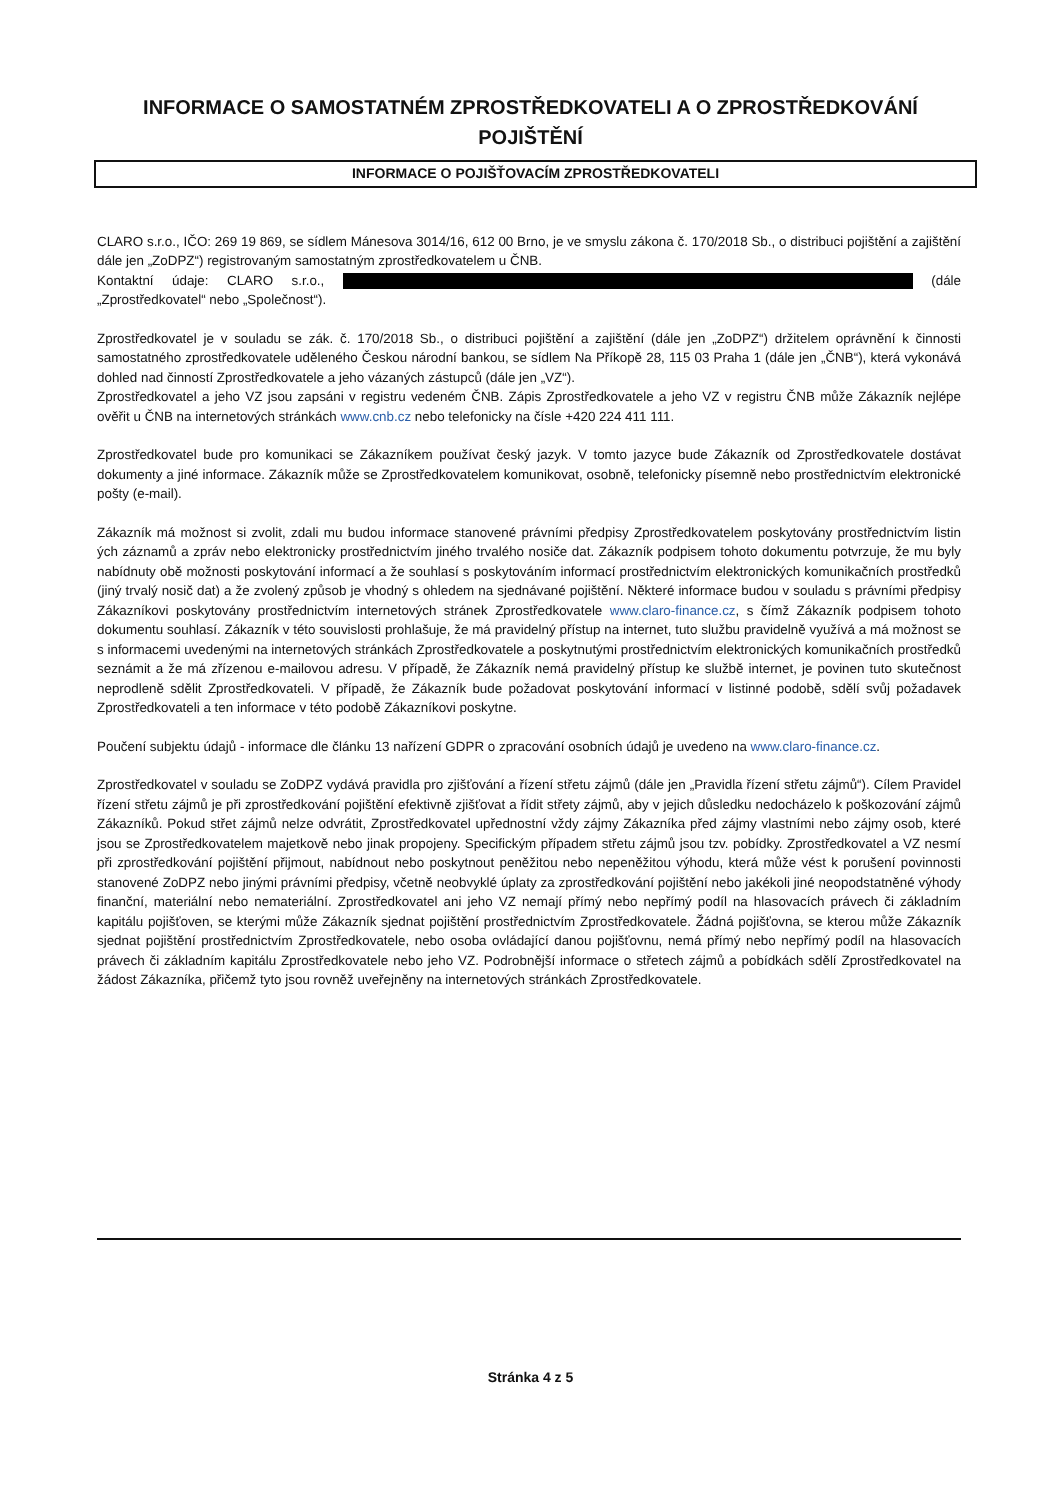INFORMACE O SAMOSTATNÉM ZPROSTŘEDKOVATELI A O ZPROSTŘEDKOVÁNÍ
POJIŠTĚNÍ
INFORMACE O POJIŠŤOVACÍM ZPROSTŘEDKOVATELI
CLARO s.r.o., IČO: 269 19 869, se sídlem Mánesova 3014/16, 612 00 Brno, je ve smyslu zákona č. 170/2018 Sb., o distribuci pojištění a zajištění dále jen „ZoDPZ“) registrovaným samostatným zprostředkovatelem u ČNB.
Kontaktní údaje: CLARO s.r.o., (dále „Zprostředkovatel“ nebo „Společnost“).
Zprostředkovatel je v souladu se zák. č. 170/2018 Sb., o distribuci pojištění a zajištění (dále jen „ZoDPZ“) držitelem oprávnění k činnosti samostatného zprostředkovatele uděleného Českou národní bankou, se sídlem Na Příkopě 28, 115 03 Praha 1 (dále jen „ČNB“), která vykonává dohled nad činností Zprostředkovatele a jeho vázaných zástupců (dále jen „VZ“).
Zprostředkovatel a jeho VZ jsou zapsáni v registru vedeném ČNB. Zápis Zprostředkovatele a jeho VZ v registru ČNB může Zákazník nejlépe ověřit u ČNB na internetových stránkách www.cnb.cz nebo telefonicky na čísle +420 224 411 111.
Zprostředkovatel bude pro komunikaci se Zákazníkem používat český jazyk. V tomto jazyce bude Zákazník od Zprostředkovatele dostávat dokumenty a jiné informace. Zákazník může se Zprostředkovatelem komunikovat, osobně, telefonicky písemně nebo prostřednictvím elektronické pošty (e-mail).
Zákazník má možnost si zvolit, zdali mu budou informace stanovené právními předpisy Zprostředkovatelem poskytovány prostřednictvím listin ých záznamů a zpráv nebo elektronicky prostřednictvím jiného trvalého nosiče dat. Zákazník podpisem tohoto dokumentu potvrzuje, že mu byly nabídnuty obě možnosti poskytování informací a že souhlasí s poskytováním informací prostřednictvím elektronických komunikačních prostředků (jiný trvalý nosič dat) a že zvolený způsob je vhodný s ohledem na sjednávané pojištění. Některé informace budou v souladu s právními předpisy Zákazníkovi poskytovány prostřednictvím internetových stránek Zprostředkovatele www.claro-finance.cz, s čímž Zákazník podpisem tohoto dokumentu souhlasí. Zákazník v této souvislosti prohlašuje, že má pravidelný přístup na internet, tuto službu pravidelně využívá a má možnost se s informacemi uvedenými na internetových stránkách Zprostředkovatele a poskytnutými prostřednictvím elektronických komunikačních prostředků seznámit a že má zřízenou e-mailovou adresu. V případě, že Zákazník nemá pravidelný přístup ke službě internet, je povinen tuto skutečnost neprodleně sdělit Zprostředkovateli. V případě, že Zákazník bude požadovat poskytování informací v listinné podobě, sdělí svůj požadavek Zprostředkovateli a ten informace v této podobě Zákazníkovi poskytne.
Poučení subjektu údajů - informace dle článku 13 nařízení GDPR o zpracování osobních údajů je uvedeno na www.claro-finance.cz.
Zprostředkovatel v souladu se ZoDPZ vydává pravidla pro zjišťování a řízení střetu zájmů (dále jen „Pravidla řízení střetu zájmů“). Cílem Pravidel řízení střetu zájmů je při zprostředkování pojištění efektivně zjišťovat a řídit střety zájmů, aby v jejich důsledku nedocházelo k poškozování zájmů Zákazníků. Pokud střet zájmů nelze odvrátit, Zprostředkovatel upřednostní vždy zájmy Zákazníka před zájmy vlastními nebo zájmy osob, které jsou se Zprostředkovatelem majetkově nebo jinak propojeny. Specifickým případem střetu zájmů jsou tzv. pobídky. Zprostředkovatel a VZ nesmí při zprostředkování pojištění přijmout, nabídnout nebo poskytnout peněžitou nebo nepeněžitou výhodu, která může vést k porušení povinnosti stanovené ZoDPZ nebo jinými právními předpisy, včetně neobvyklé úplaty za zprostředkování pojištění nebo jakékoli jiné neopodstatněné výhody finanční, materiální nebo nemateriální. Zprostředkovatel ani jeho VZ nemají přímý nebo nepřímý podíl na hlasovacích právech či základním kapitálu pojišťoven, se kterými může Zákazník sjednat pojištění prostřednictvím Zprostředkovatele. Žádná pojišťovna, se kterou může Zákazník sjednat pojištění prostřednictvím Zprostředkovatele, nebo osoba ovládající danou pojišťovnu, nemá přímý nebo nepřímý podíl na hlasovacích právech či základním kapitálu Zprostředkovatele nebo jeho VZ. Podrobnější informace o střetech zájmů a pobídkách sdělí Zprostředkovatel na žádost Zákazníka, přičemž tyto jsou rovněž uveřejněny na internetových stránkách Zprostředkovatele.
Stránka 4 z 5